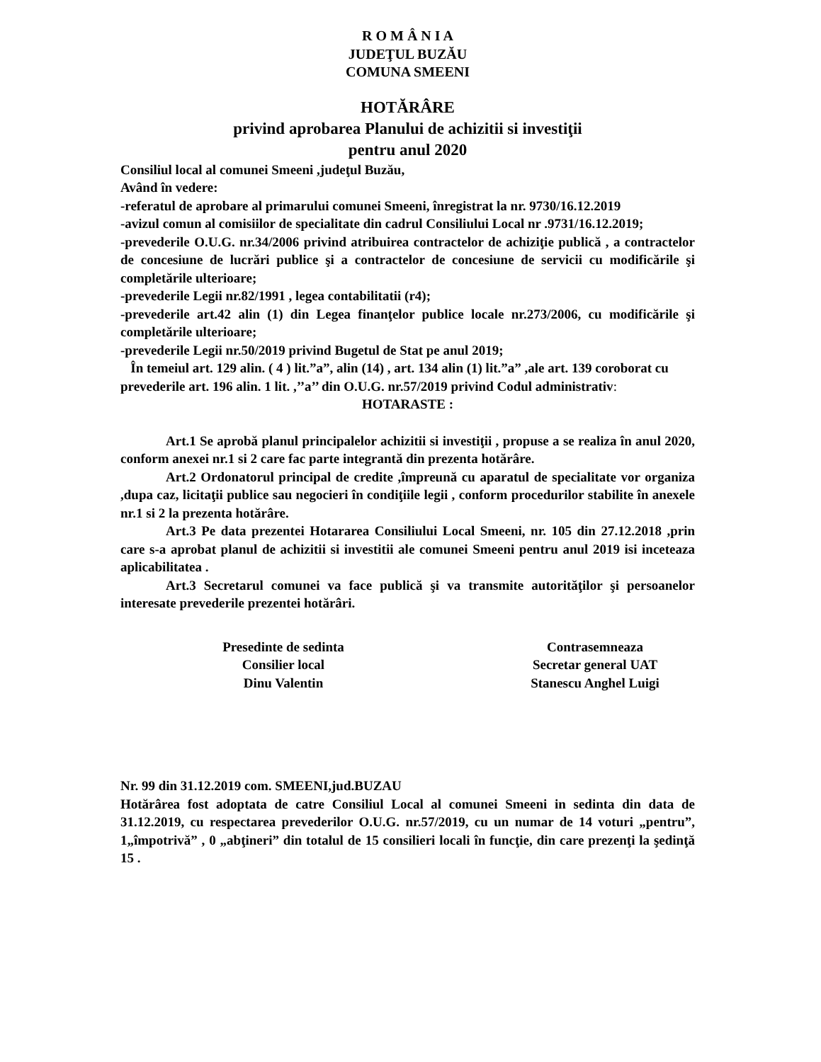R O M Â N I A
JUDEŢUL BUZĂU
COMUNA SMEENI
HOTĂRÂRE
privind aprobarea Planului de achizitii si investiţii
pentru anul 2020
Consiliul local al comunei Smeeni ,judeţul Buzău,
Având în vedere:
-referatul de aprobare al primarului comunei Smeeni, înregistrat la nr. 9730/16.12.2019
-avizul comun al comisiilor de specialitate din cadrul Consiliului Local nr .9731/16.12.2019;
-prevederile O.U.G. nr.34/2006 privind atribuirea contractelor de achiziţie publică , a contractelor de concesiune de lucrări publice şi a contractelor de concesiune de servicii cu modificările şi completările ulterioare;
-prevederile Legii nr.82/1991 , legea contabilitatii (r4);
-prevederile art.42 alin (1) din Legea finanţelor publice locale nr.273/2006, cu modificările şi completările ulterioare;
-prevederile Legii nr.50/2019 privind Bugetul de Stat pe anul 2019;
În temeiul art. 129 alin. ( 4 ) lit.”a”, alin (14) , art. 134 alin (1) lit.”a” ,ale art. 139 coroborat cu prevederile art. 196 alin. 1 lit. ,’’a’’ din O.U.G. nr.57/2019 privind Codul administrativ:
HOTARASTE :
Art.1 Se aprobă planul principalelor achizitii si investiţii , propuse a se realiza în anul 2020, conform anexei nr.1 si 2 care fac parte integrantă din prezenta hotărâre.
Art.2 Ordonatorul principal de credite ,împreună cu aparatul de specialitate vor organiza ,dupa caz, licitaţii publice sau negocieri în condiţiile legii , conform procedurilor stabilite în anexele nr.1 si 2 la prezenta hotărâre.
Art.3 Pe data prezentei Hotararea Consiliului Local Smeeni, nr. 105 din 27.12.2018 ,prin care s-a aprobat planul de achizitii si investitii ale comunei Smeeni pentru anul 2019 isi inceteaza aplicabilitatea .
Art.3 Secretarul comunei va face publică şi va transmite autorităţilor şi persoanelor interesate prevederile prezentei hotărâri.
Presedinte de sedinta
Consilier local
Dinu Valentin
Contrasemneaza
Secretar general UAT
Stanescu Anghel Luigi
Nr. 99 din 31.12.2019 com. SMEENI,jud.BUZAU
Hotărârea fost adoptata de catre Consiliul Local al comunei Smeeni in sedinta din data de 31.12.2019, cu respectarea prevederilor O.U.G. nr.57/2019, cu un numar de 14 voturi „pentru”, 1„împotrivă” , 0 „abţineri” din totalul de 15 consilieri locali în funcţie, din care prezenţi la şedinţă 15 .